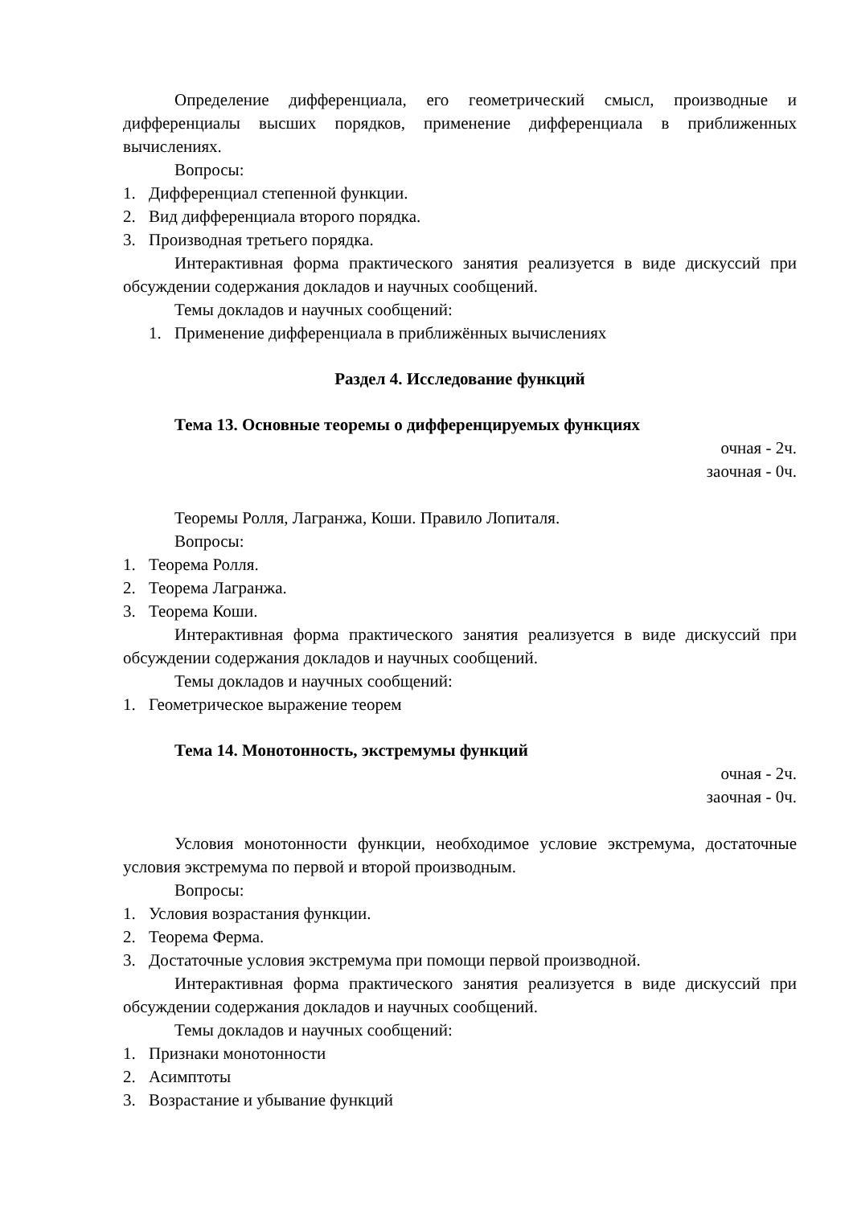Определение дифференциала, его геометрический смысл, производные и дифференциалы высших порядков, применение дифференциала в приближенных вычислениях.
Вопросы:
1. Дифференциал степенной функции.
2. Вид дифференциала второго порядка.
3. Производная третьего порядка.
Интерактивная форма практического занятия реализуется в виде дискуссий при обсуждении содержания докладов и научных сообщений.
Темы докладов и научных сообщений:
1. Применение дифференциала в приближённых вычислениях
Раздел 4. Исследование функций
Тема 13. Основные теоремы о дифференцируемых функциях
очная - 2ч.
заочная - 0ч.
Теоремы Ролля, Лагранжа, Коши. Правило Лопиталя.
Вопросы:
1. Теорема Ролля.
2. Теорема Лагранжа.
3. Теорема Коши.
Интерактивная форма практического занятия реализуется в виде дискуссий при обсуждении содержания докладов и научных сообщений.
Темы докладов и научных сообщений:
1. Геометрическое выражение теорем
Тема 14. Монотонность, экстремумы функций
очная - 2ч.
заочная - 0ч.
Условия монотонности функции, необходимое условие экстремума, достаточные условия экстремума по первой и второй производным.
Вопросы:
1. Условия возрастания функции.
2. Теорема Ферма.
3. Достаточные условия экстремума при помощи первой производной.
Интерактивная форма практического занятия реализуется в виде дискуссий при обсуждении содержания докладов и научных сообщений.
Темы докладов и научных сообщений:
1. Признаки монотонности
2. Асимптоты
3. Возрастание и убывание функций